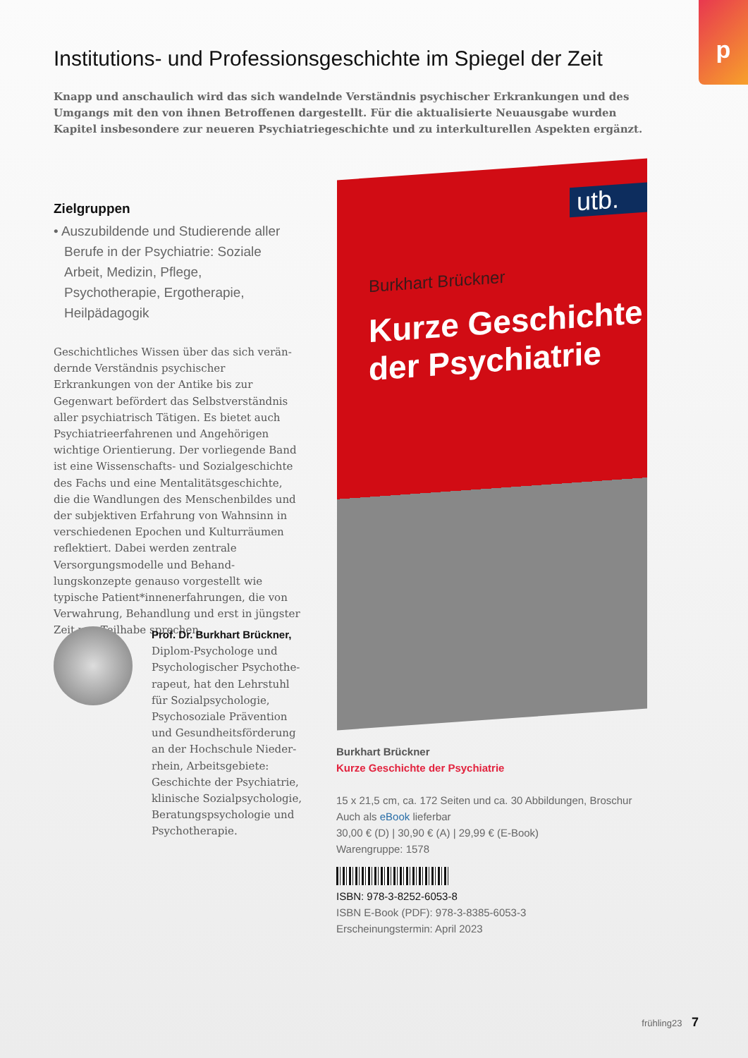p
Institutions- und Professionsgeschichte im Spiegel der Zeit
Knapp und anschaulich wird das sich wandelnde Verständnis psychischer Erkrankungen und des Umgangs mit den von ihnen Betroffenen dargestellt. Für die aktualisierte Neuausgabe wurden Kapitel insbesondere zur neueren Psychiatriegeschichte und zu interkulturellen Aspekten ergänzt.
Zielgruppen
• Auszubildende und Studierende aller Berufe in der Psychiatrie: Soziale Arbeit, Medizin, Pflege, Psychotherapie, Ergo­therapie, Heilpädagogik
Geschichtliches Wissen über das sich verän­dernde Verständnis psychischer Erkrankungen von der Antike bis zur Gegenwart befördert das Selbstverständnis aller psychiatrisch Tätigen. Es bietet auch Psychiatrieerfahrenen und Angehörigen wichtige Orientierung. Der vorliegende Band ist eine Wissenschafts- und Sozialgeschichte des Fachs und eine Menta­litätsgeschichte, die die Wandlungen des Menschenbildes und der subjektiven Erfah­rung von Wahnsinn in verschiedenen Epochen und Kulturräumen reflektiert. Dabei werden zentrale Versorgungsmodelle und Behand­lungskonzepte genauso vorgestellt wie typische Patient*innenerfahrungen, die von Verwahrung, Behandlung und erst in jüngster Zeit von Teilhabe sprechen.
Prof. Dr. Burkhart Brückner,
Diplom-Psychologe und Psychologischer Psychothe­rapeut, hat den Lehrstuhl für Sozialpsychologie, Psychosoziale Prävention und Gesundheitsförderung an der Hochschule Nieder­rhein, Arbeitsgebiete: Geschichte der Psychiatrie, klinische Sozialpsychologie, Beratungspsychologie und Psychotherapie.
utb.
Burkhart Brückner
Kurze Geschichte
der Psychiatrie
Burkhart Brückner
Kurze Geschichte der Psychiatrie
15 x 21,5 cm, ca. 172 Seiten und ca. 30 Abbildungen, Broschur
Auch als eBook lieferbar
30,00 € (D) | 30,90 € (A) | 29,99 € (E-Book)
Warengruppe: 1578
ISBN: 978-3-8252-6053-8
ISBN E-Book (PDF): 978-3-8385-6053-3
Erscheinungstermin: April 2023
frühling23 7